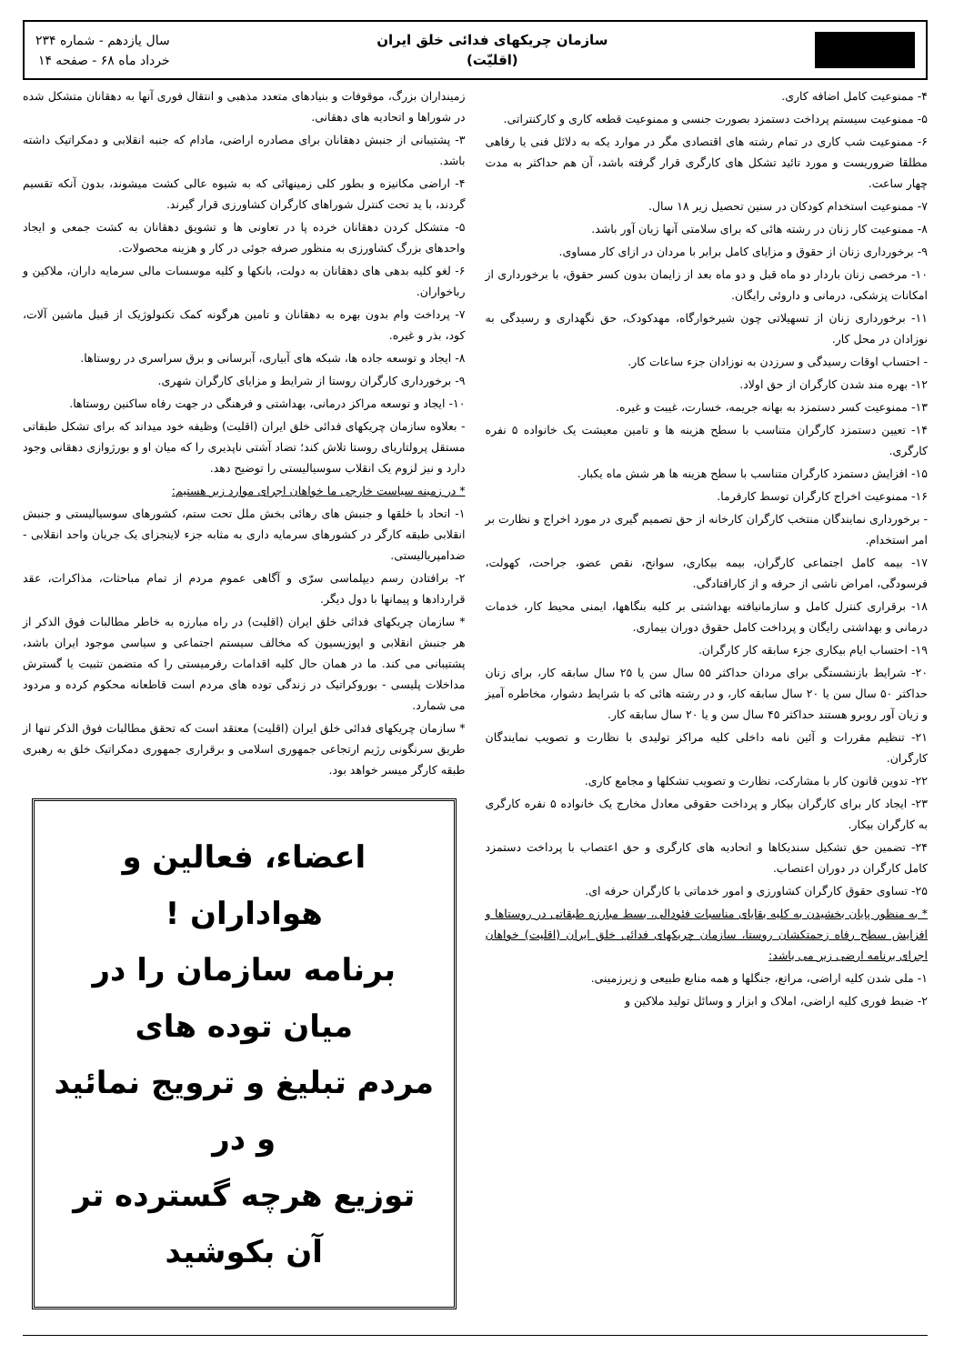سازمان چریکهای فدائی خلق ایران
(اقلیّت)
سال یازدهم - شماره ۲۳۴
خرداد ماه ۶۸ - صفحه ۱۴
۴- ممنوعیت کامل اضافه کاری.
۵- ممنوعیت سیستم پرداخت دستمزد بصورت جنسی و ممنوعیت قطعه کاری و کارکنتراتی.
۶- ممنوعیت شب کاری در تمام رشته های اقتصادی مگر در موارد یکه به دلائل فنی یا رفاهی مطلقا ضروریست و مورد تائید تشکل های کارگری قرار گرفته باشد، آن هم حداکثر به مدت چهار ساعت.
۷- ممنوعیت استخدام کودکان در سنین تحصیل زیر ۱۸ سال.
۸- ممنوعیت کار زنان در رشته هائی که برای سلامتی آنها زیان آور باشد.
۹- برخورداری زنان از حقوق و مزایای کامل برابر با مردان در ازای کار مساوی.
۱۰- مرخصی زنان باردار دو ماه قبل و دو ماه بعد از زایمان بدون کسر حقوق، با برخورداری از امکانات پزشکی، درمانی و داروئی رایگان.
۱۱- برخورداری زنان از تسهیلاتی چون شیرخوارگاه، مهدکودک، حق نگهداری و رسیدگی به نوزادان در محل کار.
- احتساب اوقات رسیدگی و سرزدن به نوزادان جزء ساعات کار.
۱۲- بهره مند شدن کارگران از حق اولاد.
۱۳- ممنوعیت کسر دستمزد به بهانه جریمه، خسارت، غیبت و غیره.
۱۴- تعیین دستمزد کارگران متناسب با سطح هزینه ها و تامین معیشت یک خانواده ۵ نفره کارگری.
۱۵- افزایش دستمزد کارگران متناسب با سطح هزینه ها هر شش ماه یکبار.
۱۶- ممنوعیت اخراج کارگران توسط کارفرما.
- برخورداری نمایندگان منتخب کارگران کارخانه از حق تصمیم گیری در مورد اخراج و نظارت بر امر استخدام.
۱۷- بیمه کامل اجتماعی کارگران، بیمه بیکاری، سوانح، نقص عضو، جراحت، کهولت، فرسودگی، امراض ناشی از حرفه و از کارافتادگی.
۱۸- برقراری کنترل کامل و سازمانیافته بهداشتی بر کلیه بنگاهها، ایمنی محیط کار، خدمات درمانی و بهداشتی رایگان و پرداخت کامل حقوق دوران بیماری.
۱۹- احتساب ایام بیکاری جزء سابقه کار کارگران.
۲۰- شرایط بازنشستگی برای مردان حداکثر ۵۵ سال سن یا ۲۵ سال سابقه کار، برای زنان حداکثر ۵۰ سال سن یا ۲۰ سال سابقه کار، و در رشته هائی که با شرایط دشوار، مخاطره آمیز و زیان آور روبرو هستند حداکثر ۴۵ سال سن و یا ۲۰ سال سابقه کار.
۲۱- تنظیم مقررات و آئین نامه داخلی کلیه مراکز تولیدی با نظارت و تصویب نمایندگان کارگران.
۲۲- تدوین قانون کار با مشارکت، نظارت و تصویب تشکلها و مجامع کاری.
۲۳- ایجاد کار برای کارگران بیکار و پرداخت حقوقی معادل مخارج یک خانواده ۵ نفره کارگری به کارگران بیکار.
۲۴- تضمین حق تشکیل سندیکاها و اتحادیه های کارگری و حق اعتصاب با پرداخت دستمزد کامل کارگران در دوران اعتصاب.
۲۵- تساوی حقوق کارگران کشاورزی و امور خدماتی با کارگران حرفه ای.
* به منظور پایان بخشیدن به کلیه بقایای مناسبات فئودالی، بسط مبارزه طبقاتی در روستاها و افزایش سطح رفاه زحمتکشان روستا، سازمان چریکهای فدائی خلق ایران (اقلیت) خواهان اجرای برنامه ارضی زیر می باشد:
۱- ملی شدن کلیه اراضی، مراتع، جنگلها و همه منابع طبیعی و زیرزمینی.
۲- ضبط فوری کلیه اراضی، املاک و ابزار و وسائل تولید ملاکین و
زمینداران بزرگ، موقوفات و بنیادهای متعدد مذهبی و انتقال فوری آنها به دهقانان متشکل شده در شوراها و اتحادیه های دهقانی.
۳- پشتیبانی از جنبش دهقانان برای مصادره اراضی، مادام که جنبه انقلابی و دمکراتیک داشته باشد.
۴- اراضی مکانیزه و بطور کلی زمینهائی که به شیوه عالی کشت میشوند، بدون آنکه تقسیم گردند، با ید تحت کنترل شوراهای کارگران کشاورزی قرار گیرند.
۵- متشکل کردن دهقانان خرده پا در تعاونی ها و تشویق دهقانان به کشت جمعی و ایجاد واحدهای بزرگ کشاورزی به منظور صرفه جوئی در کار و هزینه محصولات.
۶- لغو کلیه بدهی های دهقانان به دولت، بانکها و کلیه موسسات مالی سرمایه داران، ملاکین و رباخواران.
۷- پرداخت وام بدون بهره به دهقانان و تامین هرگونه کمک تکنولوژیک از قبیل ماشین آلات، کود، بذر و غیره.
۸- ایجاد و توسعه جاده ها، شبکه های آبیاری، آبرسانی و برق سراسری در روستاها.
۹- برخورداری کارگران روستا از شرایط و مزایای کارگران شهری.
۱۰- ایجاد و توسعه مراکز درمانی، بهداشتی و فرهنگی در جهت رفاه ساکنین روستاها.
- بعلاوه سازمان چریکهای فدائی خلق ایران (اقلیت) وظیفه خود میداند که برای تشکل طبقاتی مستقل پرولتاریای روستا تلاش کند؛ تضاد آشتی ناپذیری را که میان او و بورژوازی دهقانی وجود دارد و نیز لزوم یک انقلاب سوسیالیستی را توضیح دهد.
* در زمینه سیاست خارجی ما خواهان اجرای موارد زیر هستیم:
۱- اتحاد با خلقها و جنبش های رهائی بخش ملل تحت ستم، کشورهای سوسیالیستی و جنبش انقلابی طبقه کارگر در کشورهای سرمایه داری به مثابه جزء لاینجزای یک جریان واحد انقلابی - ضدامپریالیستی.
۲- برافتادن رسم دیپلماسی سرّی و آگاهی عموم مردم از تمام مباحثات، مذاکرات، عقد قراردادها و پیمانها با دول دیگر.
* سازمان چریکهای فدائی خلق ایران (اقلیت) در راه مبارزه به خاطر مطالبات فوق الذکر از هر جنبش انقلابی و اپوزیسیون که مخالف سیستم اجتماعی و سیاسی موجود ایران باشد، پشتیبانی می کند. ما در همان حال کلیه اقدامات رفرمیستی را که متضمن تثبیت یا گسترش مداخلات پلیسی - بوروکراتیک در زندگی توده های مردم است قاطعانه محکوم کرده و مردود می شمارد.
* سازمان چریکهای فدائی خلق ایران (اقلیت) معتقد است که تحقق مطالبات فوق الذکر تنها از طریق سرنگونی رژیم ارتجاعی جمهوری اسلامی و برقراری جمهوری دمکراتیک خلق به رهبری طبقه کارگر میسر خواهد بود.
اعضاء، فعالین و هواداران !
برنامه سازمان را در میان توده های
مردم تبلیغ و ترویج نمائید و در
توزیع هرچه گسترده تر آن بکوشید